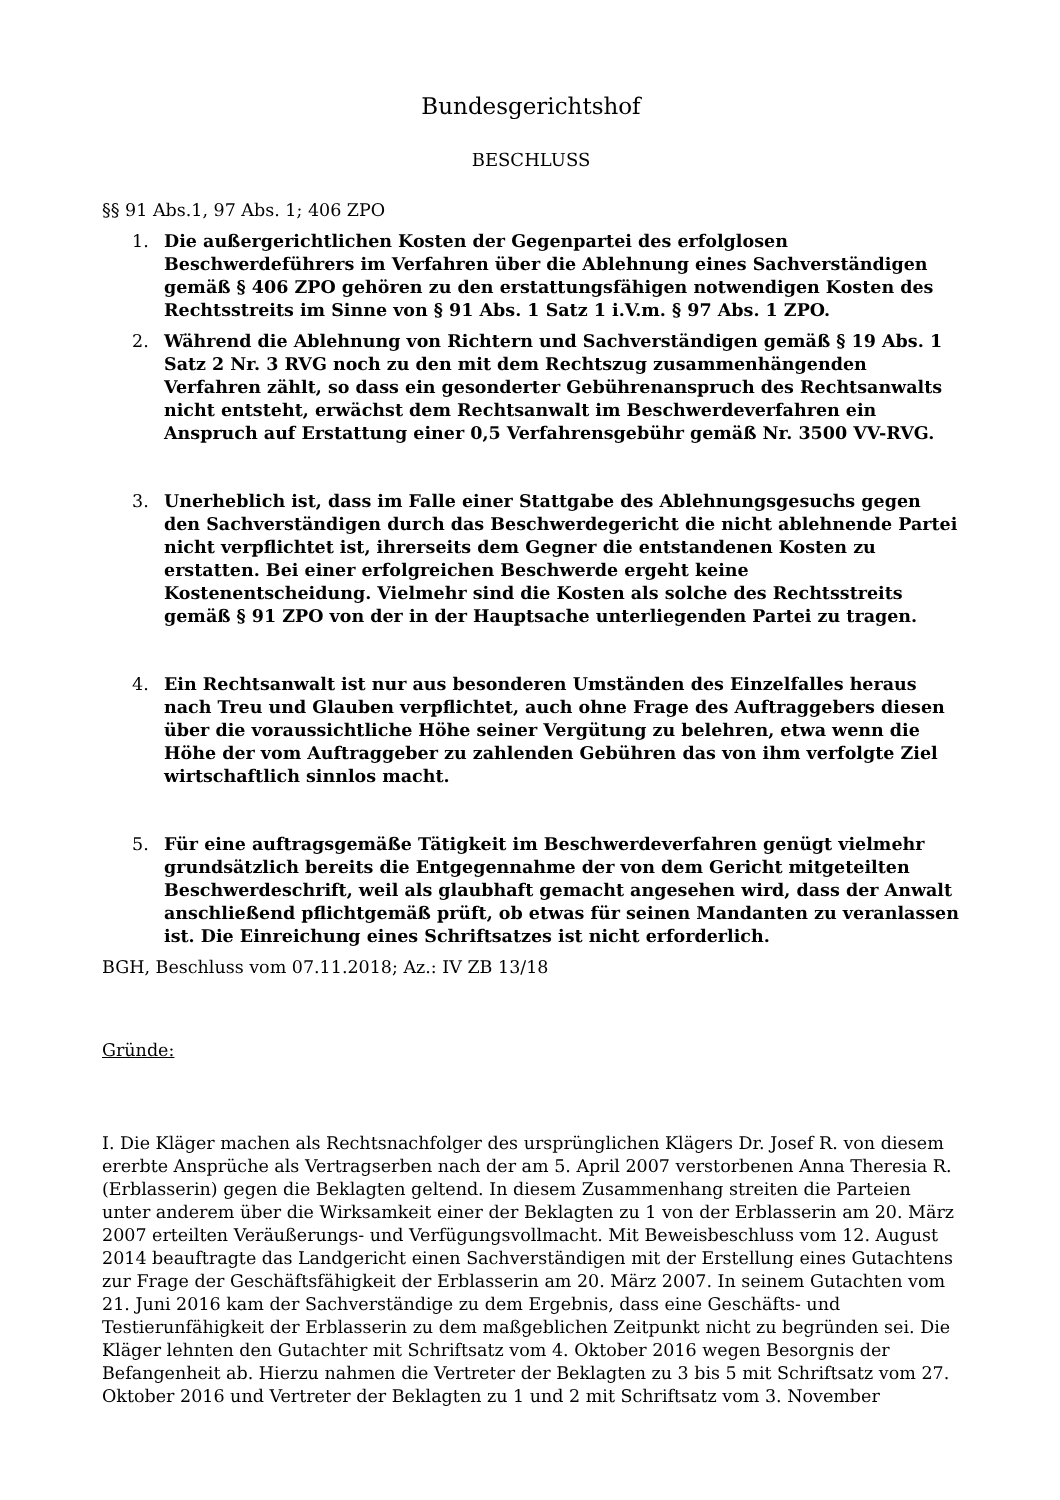Bundesgerichtshof
BESCHLUSS
§§ 91 Abs.1, 97 Abs. 1; 406 ZPO
1. Die außergerichtlichen Kosten der Gegenpartei des erfolglosen Beschwerdeführers im Verfahren über die Ablehnung eines Sachverständigen gemäß § 406 ZPO gehören zu den erstattungsfähigen notwendigen Kosten des Rechtsstreits im Sinne von § 91 Abs. 1 Satz 1 i.V.m. § 97 Abs. 1 ZPO.
2. Während die Ablehnung von Richtern und Sachverständigen gemäß § 19 Abs. 1 Satz 2 Nr. 3 RVG noch zu den mit dem Rechtszug zusammenhängenden Verfahren zählt, so dass ein gesonderter Gebührenanspruch des Rechtsanwalts nicht entsteht, erwächst dem Rechtsanwalt im Beschwerdeverfahren ein Anspruch auf Erstattung einer 0,5 Verfahrensgebühr gemäß Nr. 3500 VV-RVG.
3. Unerheblich ist, dass im Falle einer Stattgabe des Ablehnungsgesuchs gegen den Sachverständigen durch das Beschwerdegericht die nicht ablehnende Partei nicht verpflichtet ist, ihrerseits dem Gegner die entstandenen Kosten zu erstatten. Bei einer erfolgreichen Beschwerde ergeht keine Kostenentscheidung. Vielmehr sind die Kosten als solche des Rechtsstreits gemäß § 91 ZPO von der in der Hauptsache unterliegenden Partei zu tragen.
4. Ein Rechtsanwalt ist nur aus besonderen Umständen des Einzelfalles heraus nach Treu und Glauben verpflichtet, auch ohne Frage des Auftraggebers diesen über die voraussichtliche Höhe seiner Vergütung zu belehren, etwa wenn die Höhe der vom Auftraggeber zu zahlenden Gebühren das von ihm verfolgte Ziel wirtschaftlich sinnlos macht.
5. Für eine auftragsgemäße Tätigkeit im Beschwerdeverfahren genügt vielmehr grundsätzlich bereits die Entgegennahme der von dem Gericht mitgeteilten Beschwerdeschrift, weil als glaubhaft gemacht angesehen wird, dass der Anwalt anschließend pflichtgemäß prüft, ob etwas für seinen Mandanten zu veranlassen ist. Die Einreichung eines Schriftsatzes ist nicht erforderlich.
BGH, Beschluss vom 07.11.2018; Az.: IV ZB 13/18
Gründe:
I. Die Kläger machen als Rechtsnachfolger des ursprünglichen Klägers Dr. Josef R. von diesem ererbte Ansprüche als Vertragserben nach der am 5. April 2007 verstorbenen Anna Theresia R. (Erblasserin) gegen die Beklagten geltend. In diesem Zusammenhang streiten die Parteien unter anderem über die Wirksamkeit einer der Beklagten zu 1 von der Erblasserin am 20. März 2007 erteilten Veräußerungs- und Verfügungsvollmacht. Mit Beweisbeschluss vom 12. August 2014 beauftragte das Landgericht einen Sachverständigen mit der Erstellung eines Gutachtens zur Frage der Geschäftsfähigkeit der Erblasserin am 20. März 2007. In seinem Gutachten vom 21. Juni 2016 kam der Sachverständige zu dem Ergebnis, dass eine Geschäfts- und Testierunfähigkeit der Erblasserin zu dem maßgeblichen Zeitpunkt nicht zu begründen sei. Die Kläger lehnten den Gutachter mit Schriftsatz vom 4. Oktober 2016 wegen Besorgnis der Befangenheit ab. Hierzu nahmen die Vertreter der Beklagten zu 3 bis 5 mit Schriftsatz vom 27. Oktober 2016 und Vertreter der Beklagten zu 1 und 2 mit Schriftsatz vom 3. November